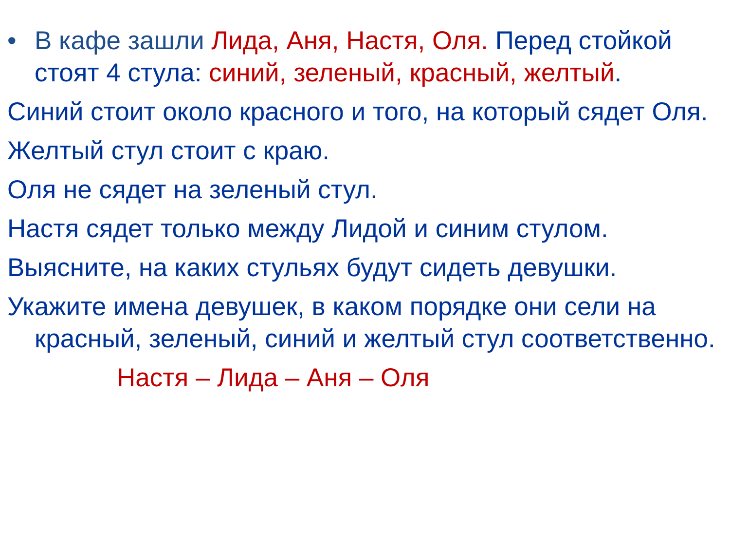• В кафе зашли Лида, Аня, Настя, Оля. Перед стойкой стоят 4 стула: синий, зеленый, красный, желтый.
Синий стоит около красного и того, на который сядет Оля.
Желтый стул стоит с краю.
Оля не сядет на зеленый стул.
Настя сядет только между Лидой и синим стулом.
Выясните, на каких стульях будут сидеть девушки.
Укажите имена девушек, в каком порядке они сели на красный, зеленый, синий и желтый стул соответственно.
Настя – Лида – Аня – Оля